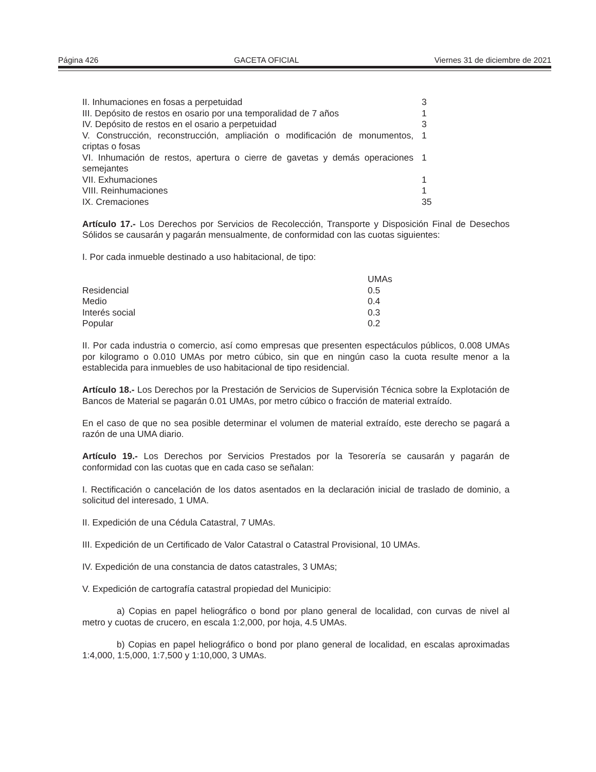Página 426 GACETA OFICIAL Viernes 31 de diciembre de 2021
| II. Inhumaciones en fosas a perpetuidad | 3 |
| III. Depósito de restos en osario por una temporalidad de 7 años | 1 |
| IV. Depósito de restos en el osario a perpetuidad | 3 |
| V. Construcción, reconstrucción, ampliación o modificación de monumentos, criptas o fosas | 1 |
| VI. Inhumación de restos, apertura o cierre de gavetas y demás operaciones semejantes | 1 |
| VII. Exhumaciones | 1 |
| VIII. Reinhumaciones | 1 |
| IX. Cremaciones | 35 |
Artículo 17.- Los Derechos por Servicios de Recolección, Transporte y Disposición Final de Desechos Sólidos se causarán y pagarán mensualmente, de conformidad con las cuotas siguientes:
I. Por cada inmueble destinado a uso habitacional, de tipo:
| | UMAs |
| Residencial | 0.5 |
| Medio | 0.4 |
| Interés social | 0.3 |
| Popular | 0.2 |
II. Por cada industria o comercio, así como empresas que presenten espectáculos públicos, 0.008 UMAs por kilogramo o 0.010 UMAs por metro cúbico, sin que en ningún caso la cuota resulte menor a la establecida para inmuebles de uso habitacional de tipo residencial.
Artículo 18.- Los Derechos por la Prestación de Servicios de Supervisión Técnica sobre la Explotación de Bancos de Material se pagarán 0.01 UMAs, por metro cúbico o fracción de material extraído.
En el caso de que no sea posible determinar el volumen de material extraído, este derecho se pagará a razón de una UMA diario.
Artículo 19.- Los Derechos por Servicios Prestados por la Tesorería se causarán y pagarán de conformidad con las cuotas que en cada caso se señalan:
I. Rectificación o cancelación de los datos asentados en la declaración inicial de traslado de dominio, a solicitud del interesado, 1 UMA.
II. Expedición de una Cédula Catastral, 7 UMAs.
III. Expedición de un Certificado de Valor Catastral o Catastral Provisional, 10 UMAs.
IV. Expedición de una constancia de datos catastrales, 3 UMAs;
V. Expedición de cartografía catastral propiedad del Municipio:
a) Copias en papel heliográfico o bond por plano general de localidad, con curvas de nivel al metro y cuotas de crucero, en escala 1:2,000, por hoja, 4.5 UMAs.
b) Copias en papel heliográfico o bond por plano general de localidad, en escalas aproximadas 1:4,000, 1:5,000, 1:7,500 y 1:10,000, 3 UMAs.